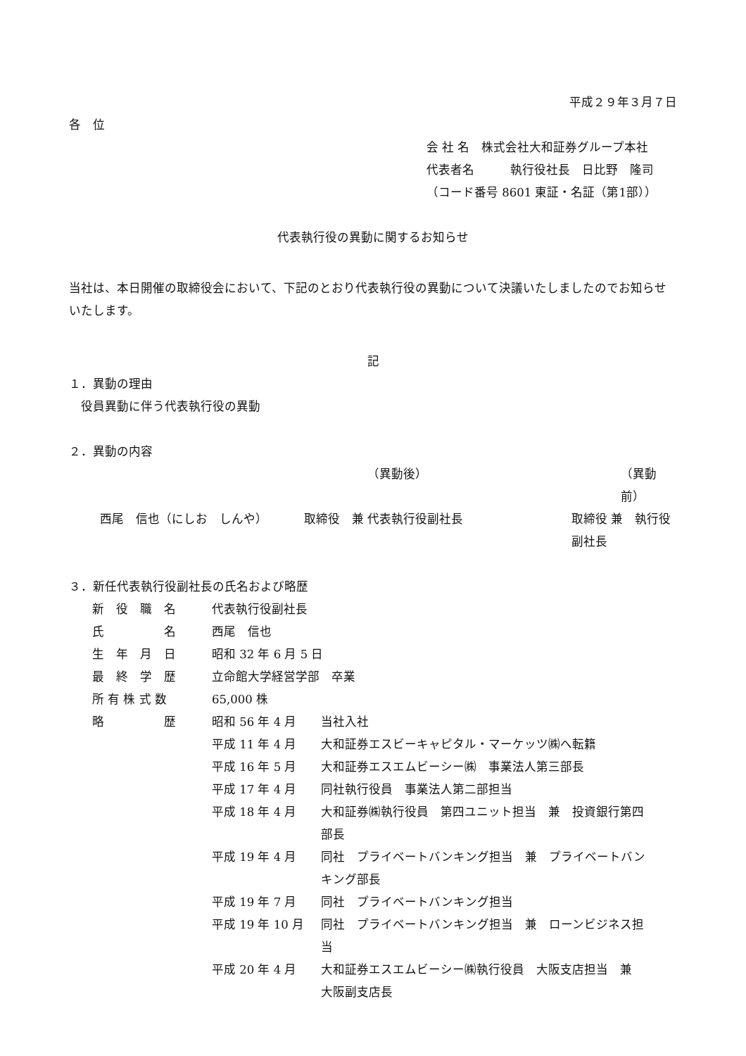平成２９年３月７日
各　位
会 社 名　株式会社大和証券グループ本社
代表者名　　　執行役社長　日比野　隆司
（コード番号 8601 東証・名証（第1部））
代表執行役の異動に関するお知らせ
当社は、本日開催の取締役会において、下記のとおり代表執行役の異動について決議いたしましたのでお知らせいたします。
記
１．異動の理由
　役員異動に伴う代表執行役の異動
２．異動の内容
| | （異動後） | （異動前） |
| 西尾 信也（にしお しんや） | 取締役 兼 代表執行役副社長 | 取締役 兼 執行役副社長 |
３．新任代表執行役副社長の氏名および略歴
| 新 役 職 名 | 代表執行役副社長 | |
| 氏 名 | 西尾 信也 | |
| 生 年 月 日 | 昭和 32 年 6 月 5 日 | |
| 最 終 学 歴 | 立命館大学経営学部 卒業 | |
| 所 有 株 式 数 | 65,000 株 | |
| 略 歴 | 昭和 56 年 4 月 | 当社入社 |
| | 平成 11 年 4 月 | 大和証券エスビーキャピタル・マーケッツ㈱へ転籍 |
| | 平成 16 年 5 月 | 大和証券エスエムビーシー㈱ 事業法人第三部長 |
| | 平成 17 年 4 月 | 同社執行役員 事業法人第二部担当 |
| | 平成 18 年 4 月 | 大和証券㈱執行役員 第四ユニット担当 兼 投資銀行第四 部長 |
| | 平成 19 年 4 月 | 同社 プライベートバンキング担当 兼 プライベートバン キング部長 |
| | 平成 19 年 7 月 | 同社 プライベートバンキング担当 |
| | 平成 19 年 10 月 | 同社 プライベートバンキング担当 兼 ローンビジネス担 当 |
| | 平成 20 年 4 月 | 大和証券エスエムビーシー㈱執行役員 大阪支店担当 兼 大阪副支店長 |